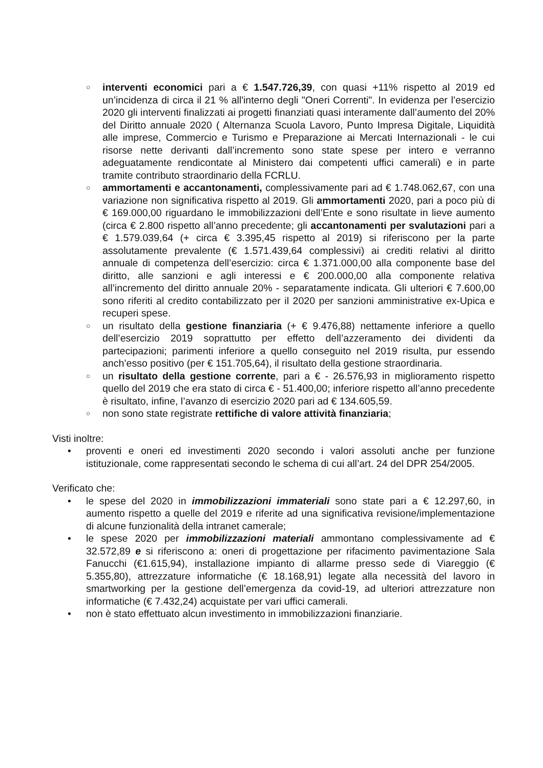○ interventi economici pari a € 1.547.726,39, con quasi +11% rispetto al 2019 ed un’incidenza di circa il 21 % all'interno degli "Oneri Correnti". In evidenza per l’esercizio 2020 gli interventi finalizzati ai progetti finanziati quasi interamente dall’aumento del 20% del Diritto annuale 2020 ( Alternanza Scuola Lavoro, Punto Impresa Digitale, Liquidità alle imprese, Commercio e Turismo e Preparazione ai Mercati Internazionali - le cui risorse nette derivanti dall’incremento sono state spese per intero e verranno adeguatamente rendicontate al Ministero dai competenti uffici camerali) e in parte tramite contributo straordinario della FCRLU.
○ ammortamenti e accantonamenti, complessivamente pari ad € 1.748.062,67, con una variazione non significativa rispetto al 2019. Gli ammortamenti 2020, pari a poco più di € 169.000,00 riguardano le immobilizzazioni dell’Ente e sono risultate in lieve aumento (circa € 2.800 rispetto all’anno precedente; gli accantonamenti per svalutazioni pari a € 1.579.039,64 (+ circa € 3.395,45 rispetto al 2019) si riferiscono per la parte assolutamente prevalente (€ 1.571.439,64 complessivi) ai crediti relativi al diritto annuale di competenza dell’esercizio: circa € 1.371.000,00 alla componente base del diritto, alle sanzioni e agli interessi e € 200.000,00 alla componente relativa all’incremento del diritto annuale 20% - separatamente indicata. Gli ulteriori € 7.600,00 sono riferiti al credito contabilizzato per il 2020 per sanzioni amministrative ex-Upica e recuperi spese.
○ un risultato della gestione finanziaria (+ € 9.476,88) nettamente inferiore a quello dell’esercizio 2019 soprattutto per effetto dell’azzeramento dei dividenti da partecipazioni; parimenti inferiore a quello conseguito nel 2019 risulta, pur essendo anch’esso positivo (per € 151.705,64), il risultato della gestione straordinaria.
○ un risultato della gestione corrente, pari a € - 26.576,93 in miglioramento rispetto quello del 2019 che era stato di circa € - 51.400,00; inferiore rispetto all’anno precedente è risultato, infine, l’avanzo di esercizio 2020 pari ad € 134.605,59.
○ non sono state registrate rettifiche di valore attività finanziaria;
Visti inoltre:
• proventi e oneri ed investimenti 2020 secondo i valori assoluti anche per funzione istituzionale, come rappresentati secondo le schema di cui all’art. 24 del DPR 254/2005.
Verificato che:
• le spese del 2020 in immobilizzazioni immateriali sono state pari a € 12.297,60, in aumento rispetto a quelle del 2019 e riferite ad una significativa revisione/implementazione di alcune funzionalità della intranet camerale;
• le spese 2020 per immobilizzazioni materiali ammontano complessivamente ad € 32.572,89 e si riferiscono a: oneri di progettazione per rifacimento pavimentazione Sala Fanucchi (€1.615,94), installazione impianto di allarme presso sede di Viareggio (€ 5.355,80), attrezzature informatiche (€ 18.168,91) legate alla necessità del lavoro in smartworking per la gestione dell’emergenza da covid-19, ad ulteriori attrezzature non informatiche (€ 7.432,24) acquistate per vari uffici camerali.
• non è stato effettuato alcun investimento in immobilizzazioni finanziarie.